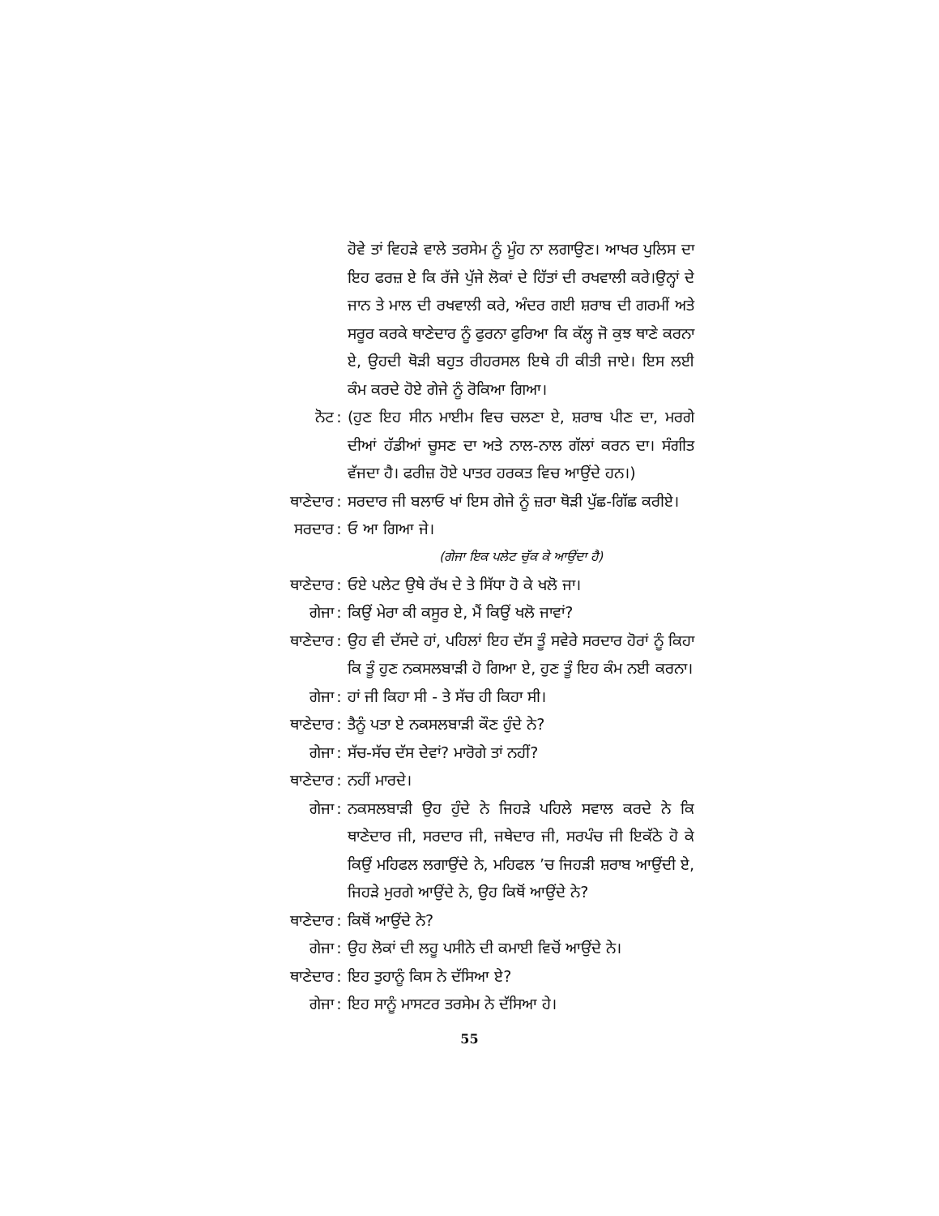ਹੋਵੇ ਤਾਂ ਵਿਹੜੇ ਵਾਲੇ ਤਰਸੇਮ ਨੂੰ ਮੂੰਹ ਨਾ ਲਗਾਉਣ। ਆਖਰ ਪੁਲਿਸ ਦਾ ਇਹ ਫਰਜ਼ ਏ ਕਿ ਰੱਜੇ ਪੁੱਜੇ ਲੋਕਾਂ ਦੇ ਹਿੱਤਾਂ ਦੀ ਰਖਵਾਲੀ ਕਰੇ।ਉਨ੍ਹਾਂ ਦੇ ਜਾਨ ਤੇ ਮਾਲ ਦੀ ਰਖਵਾਲੀ ਕਰੇ, ਅੰਦਰ ਗਈ ਸ਼ਰਾਬ ਦੀ ਗਰਮੀਂ ਅਤੇ ਸਰੂਰ ਕਰਕੇ ਥਾਣੇਦਾਰ ਨੂੰ ਫੁਰਨਾ ਫੁਰਿਆ ਕਿ ਕੱਲ੍ਹ ਜੋ ਕੁਝ ਥਾਣੇ ਕਰਨਾ ਏ, ਉਹਦੀ ਥੋੜੀ ਬਹੁਤ ਰੀਹਰਸਲ ਇਥੇ ਹੀ ਕੀਤੀ ਜਾਏ। ਇਸ ਲਈ ਕੰਮ ਕਰਦੇ ਹੋਏ ਗੇਜੇ ਨੂੰ ਰੋਕਿਆ ਗਿਆ।
ਨੋਟ : (ਹੁਣ ਇਹ ਸੀਨ ਮਾਈਮ ਵਿਚ ਚਲਣਾ ਏ, ਸ਼ਰਾਬ ਪੀਣ ਦਾ, ਮਰਗੇ ਦੀਆਂ ਹੱਡੀਆਂ ਚੂਸਣ ਦਾ ਅਤੇ ਨਾਲ-ਨਾਲ ਗੱਲਾਂ ਕਰਨ ਦਾ। ਸੰਗੀਤ ਵੱਜਦਾ ਹੈ। ਫਰੀਜ਼ ਹੋਏ ਪਾਤਰ ਹਰਕਤ ਵਿਚ ਆਉਂਦੇ ਹਨ।)
ਥਾਣੇਦਾਰ : ਸਰਦਾਰ ਜੀ ਬਲਾਓ ਖਾਂ ਇਸ ਗੇਜੇ ਨੂੰ ਜ਼ਰਾ ਥੋੜੀ ਪੁੱਛ-ਗਿੱਛ ਕਰੀਏ।
ਸਰਦਾਰ : ਓ ਆ ਗਿਆ ਜੇ।
(ਗੇਜਾ ਇਕ ਪਲੇਟ ਚੁੱਕ ਕੇ ਆਉਂਦਾ ਹੈ)
ਥਾਣੇਦਾਰ : ਓਏ ਪਲੇਟ ਉਥੇ ਰੱਖ ਦੇ ਤੇ ਸਿੱਧਾ ਹੋ ਕੇ ਖਲੋ ਜਾ।
ਗੇਜਾ : ਕਿਉਂ ਮੇਰਾ ਕੀ ਕਸੂਰ ਏ, ਮੈਂ ਕਿਉਂ ਖਲੋ ਜਾਵਾਂ?
ਥਾਣੇਦਾਰ : ਉਹ ਵੀ ਦੱਸਦੇ ਹਾਂ, ਪਹਿਲਾਂ ਇਹ ਦੱਸ ਤੂੰ ਸਵੇਰੇ ਸਰਦਾਰ ਹੋਰਾਂ ਨੂੰ ਕਿਹਾ ਕਿ ਤੂੰ ਹੁਣ ਨਕਸਲਬਾੜੀ ਹੋ ਗਿਆ ਏ, ਹੁਣ ਤੂੰ ਇਹ ਕੰਮ ਨਈ ਕਰਨਾ।
ਗੇਜਾ : ਹਾਂ ਜੀ ਕਿਹਾ ਸੀ - ਤੇ ਸੱਚ ਹੀ ਕਿਹਾ ਸੀ।
ਥਾਣੇਦਾਰ : ਤੈਨੂੰ ਪਤਾ ਏ ਨਕਸਲਬਾੜੀ ਕੌਣ ਹੁੰਦੇ ਨੇ?
ਗੇਜਾ : ਸੱਚ-ਸੱਚ ਦੱਸ ਦੇਵਾਂ? ਮਾਰੋਗੇ ਤਾਂ ਨਹੀਂ?
ਥਾਣੇਦਾਰ : ਨਹੀਂ ਮਾਰਦੇ।
ਗੇਜਾ : ਨਕਸਲਬਾੜੀ ਉਹ ਹੁੰਦੇ ਨੇ ਜਿਹੜੇ ਪਹਿਲੇ ਸਵਾਲ ਕਰਦੇ ਨੇ ਕਿ ਥਾਣੇਦਾਰ ਜੀ, ਸਰਦਾਰ ਜੀ, ਜਥੇਦਾਰ ਜੀ, ਸਰਪੰਚ ਜੀ ਇਕੱਠੇ ਹੋ ਕੇ ਕਿਉਂ ਮਹਿਫਲ ਲਗਾਉਂਦੇ ਨੇ, ਮਹਿਫਲ ’ਚ ਜਿਹੜੀ ਸ਼ਰਾਬ ਆਉਂਦੀ ਏ, ਜਿਹੜੇ ਮੁਰਗੇ ਆਉਂਦੇ ਨੇ, ਉਹ ਕਿਥੋਂ ਆਉਂਦੇ ਨੇ?
ਥਾਣੇਦਾਰ : ਕਿਥੋਂ ਆਉਂਦੇ ਨੇ?
ਗੇਜਾ : ਉਹ ਲੋਕਾਂ ਦੀ ਲਹੂ ਪਸੀਨੇ ਦੀ ਕਮਾਈ ਵਿਚੋਂ ਆਉਂਦੇ ਨੇ।
ਥਾਣੇਦਾਰ : ਇਹ ਤੁਹਾਨੂੰ ਕਿਸ ਨੇ ਦੱਸਿਆ ਏ?
ਗੇਜਾ : ਇਹ ਸਾਨੂੰ ਮਾਸਟਰ ਤਰਸੇਮ ਨੇ ਦੱਸਿਆ ਹੇ।
55